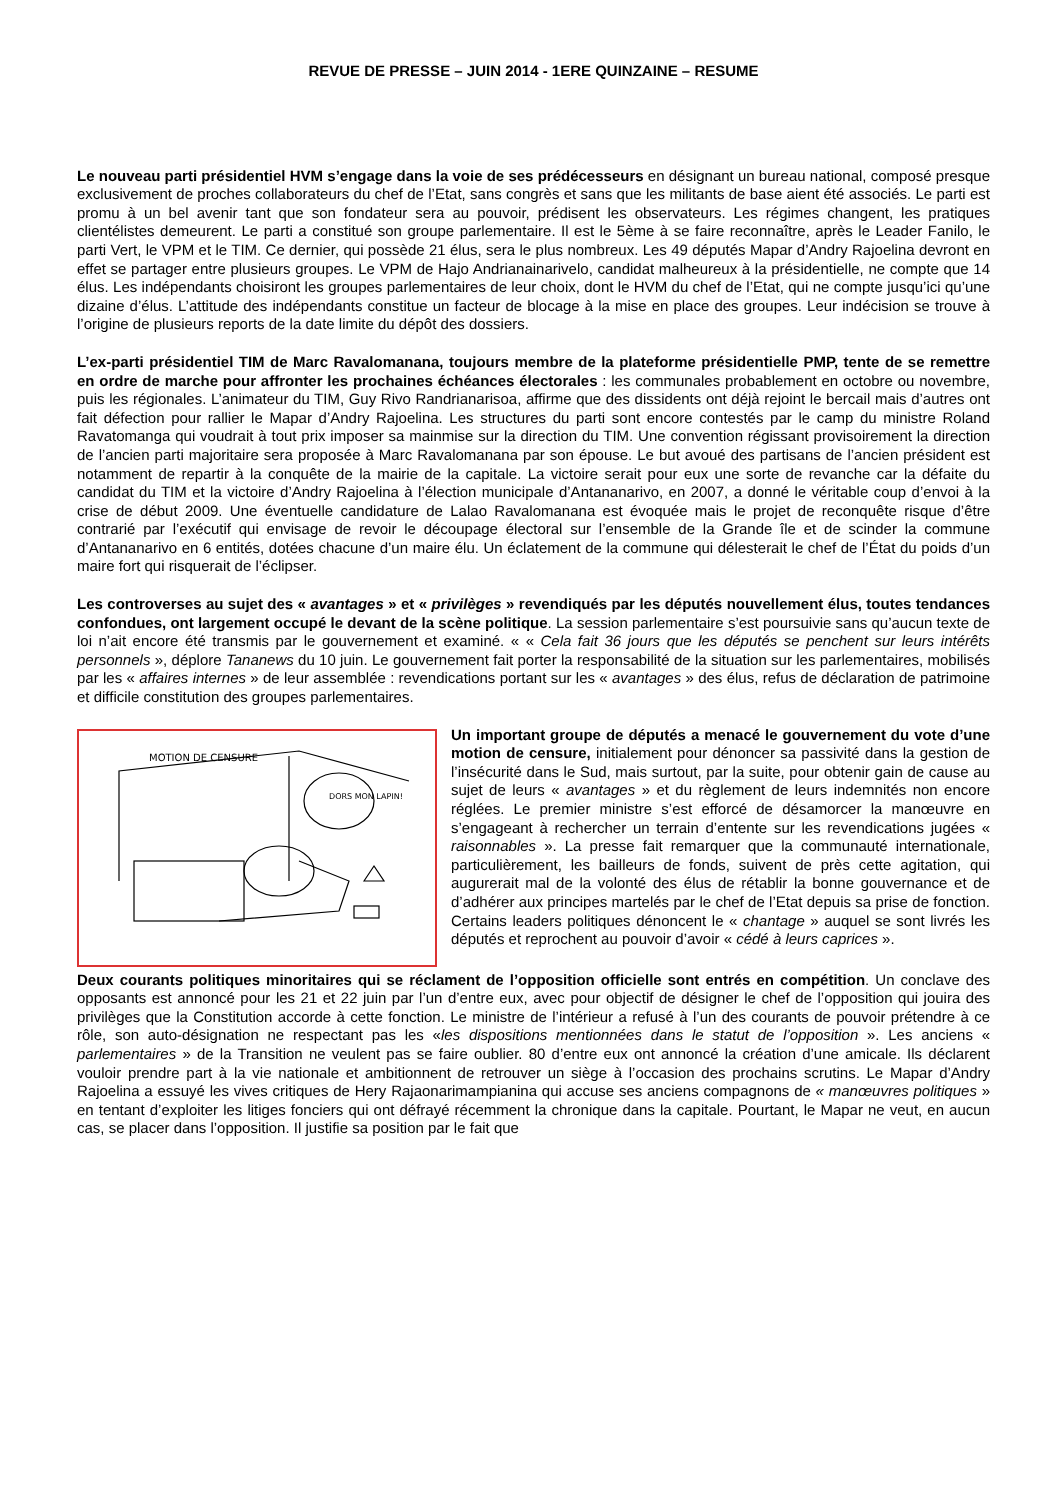REVUE DE PRESSE – JUIN 2014 - 1ERE QUINZAINE – RESUME
Le nouveau parti présidentiel HVM s’engage dans la voie de ses prédécesseurs en désignant un bureau national, composé presque exclusivement de proches collaborateurs du chef de l’Etat, sans congrès et sans que les militants de base aient été associés. Le parti est promu à un bel avenir tant que son fondateur sera au pouvoir, prédisent les observateurs. Les régimes changent, les pratiques clientélistes demeurent. Le parti a constitué son groupe parlementaire. Il est le 5ème à se faire reconnaître, après le Leader Fanilo, le parti Vert, le VPM et le TIM. Ce dernier, qui possède 21 élus, sera le plus nombreux. Les 49 députés Mapar d’Andry Rajoelina devront en effet se partager entre plusieurs groupes. Le VPM de Hajo Andrianainarivelo, candidat malheureux à la présidentielle, ne compte que 14 élus. Les indépendants choisiront les groupes parlementaires de leur choix, dont le HVM du chef de l’Etat, qui ne compte jusqu’ici qu’une dizaine d’élus. L’attitude des indépendants constitue un facteur de blocage à la mise en place des groupes. Leur indécision se trouve à l’origine de plusieurs reports de la date limite du dépôt des dossiers.
L’ex-parti présidentiel TIM de Marc Ravalomanana, toujours membre de la plateforme présidentielle PMP, tente de se remettre en ordre de marche pour affronter les prochaines échéances électorales : les communales probablement en octobre ou novembre, puis les régionales. L’animateur du TIM, Guy Rivo Randrianarisoa, affirme que des dissidents ont déjà rejoint le bercail mais d’autres ont fait défection pour rallier le Mapar d’Andry Rajoelina. Les structures du parti sont encore contestés par le camp du ministre Roland Ravatomanga qui voudrait à tout prix imposer sa mainmise sur la direction du TIM. Une convention régissant provisoirement la direction de l’ancien parti majoritaire sera proposée à Marc Ravalomanana par son épouse. Le but avoué des partisans de l’ancien président est notamment de repartir à la conquête de la mairie de la capitale. La victoire serait pour eux une sorte de revanche car la défaite du candidat du TIM et la victoire d’Andry Rajoelina à l’élection municipale d’Antananarivo, en 2007, a donné le véritable coup d’envoi à la crise de début 2009. Une éventuelle candidature de Lalao Ravalomanana est évoquée mais le projet de reconquête risque d’être contrarié par l’exécutif qui envisage de revoir le découpage électoral sur l’ensemble de la Grande île et de scinder la commune d’Antananarivo en 6 entités, dotées chacune d’un maire élu. Un éclatement de la commune qui délesterait le chef de l’État du poids d’un maire fort qui risquerait de l’éclipser.
Les controverses au sujet des « avantages » et « privilèges » revendiqués par les députés nouvellement élus, toutes tendances confondues, ont largement occupé le devant de la scène politique. La session parlementaire s’est poursuivie sans qu’aucun texte de loi n’ait encore été transmis par le gouvernement et examiné. « « Cela fait 36 jours que les députés se penchent sur leurs intérêts personnels », déplore Tananews du 10 juin. Le gouvernement fait porter la responsabilité de la situation sur les parlementaires, mobilisés par les « affaires internes » de leur assemblée : revendications portant sur les « avantages » des élus, refus de déclaration de patrimoine et difficile constitution des groupes parlementaires.
DORS MON LAPIN!
MOTION DE CENSURE
Un important groupe de députés a menacé le gouvernement du vote d’une motion de censure, initialement pour dénoncer sa passivité dans la gestion de l’insécurité dans le Sud, mais surtout, par la suite, pour obtenir gain de cause au sujet de leurs « avantages » et du règlement de leurs indemnités non encore réglées. Le premier ministre s’est efforcé de désamorcer la manœuvre en s’engageant à rechercher un terrain d’entente sur les revendications jugées « raisonnables ». La presse fait remarquer que la communauté internationale, particulièrement, les bailleurs de fonds, suivent de près cette agitation, qui augurerait mal de la volonté des élus de rétablir la bonne gouvernance et de d’adhérer aux principes martelés par le chef de l’Etat depuis sa prise de fonction. Certains leaders politiques dénoncent le « chantage » auquel se sont livrés les députés et reprochent au pouvoir d’avoir « cédé à leurs caprices ».
Deux courants politiques minoritaires qui se réclament de l’opposition officielle sont entrés en compétition. Un conclave des opposants est annoncé pour les 21 et 22 juin par l’un d’entre eux, avec pour objectif de désigner le chef de l’opposition qui jouira des privilèges que la Constitution accorde à cette fonction. Le ministre de l’intérieur a refusé à l’un des courants de pouvoir prétendre à ce rôle, son auto-désignation ne respectant pas les «les dispositions mentionnées dans le statut de l’opposition ». Les anciens « parlementaires » de la Transition ne veulent pas se faire oublier. 80 d’entre eux ont annoncé la création d’une amicale. Ils déclarent vouloir prendre part à la vie nationale et ambitionnent de retrouver un siège à l’occasion des prochains scrutins. Le Mapar d’Andry Rajoelina a essuyé les vives critiques de Hery Rajaonarimampianina qui accuse ses anciens compagnons de « manœuvres politiques » en tentant d’exploiter les litiges fonciers qui ont défrayé récemment la chronique dans la capitale. Pourtant, le Mapar ne veut, en aucun cas, se placer dans l’opposition. Il justifie sa position par le fait que